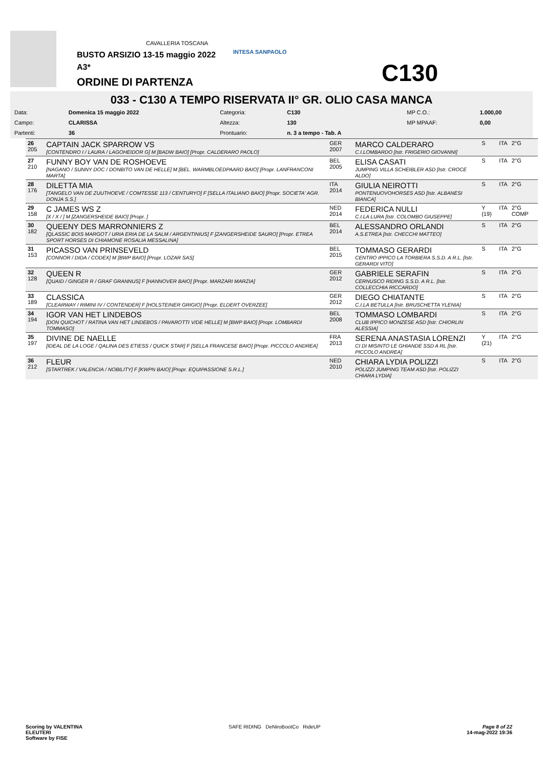CAVALLERIA TOSCANA
INTESA SANPAOLO
BUSTO ARSIZIO 13-15 maggio 2022
A3*
ORDINE DI PARTENZA C130
033 - C130 A TEMPO RISERVATA II° GR. OLIO CASA MANCA
| Data: | Domenica 15 maggio 2022 | Categoria: | C130 | MP C.O.: | 1.000,00 |
| Campo: | CLARISSA | Altezza: | 130 | MP MPAAF: | 0,00 |
| Partenti: | 36 | Prontuario: | n. 3 a tempo - Tab. A | | |
| 26 205 | CAPTAIN JACK SPARROW VS [CONTENDRO I / LAURA / LAGOHEIDOR G] M [BADW BAIO] [Propr. CALDERARO PAOLO] | GER 2007 | MARCO CALDERARO C.I.LOMBARDO [Istr. FRIGERIO GIOVANNI] | S | ITA | 2°G |
| 27 210 | FUNNY BOY VAN DE ROSHOEVE [NAGANO / SUNNY DOC / DONBITO VAN DE HELLE] M [BEL. WARMBLOEDPAARD BAIO] [Propr. LANFRANCONI MARTA] | BEL 2005 | ELISA CASATI JUMPING VILLA SCHEIBLER ASD [Istr. CROCE ALDO] | S | ITA | 2°G |
| 28 176 | DILETTA MIA [TANGELO VAN DE ZUUTHOEVE / COMTESSE 113 / CENTURYO] F [SELLA ITALIANO BAIO] [Propr. SOCIETA' AGR. DONJA S.S.] | ITA 2014 | GIULIA NEIROTTI PONTENUOVOHORSES ASD [Istr. ALBANESI BIANCA] | S | ITA | 2°G |
| 29 158 | C JAMES WS Z [X / X / ] M [ZANGERSHEIDE BAIO] [Propr. ] | NED 2014 | FEDERICA NULLI C.I.LA LURA [Istr. COLOMBO GIUSEPPE] | Y (19) | ITA | 2°G COMP |
| 30 182 | QUEENY DES MARRONNIERS Z [QLASSIC BOIS MARGOT / URIA ERIA DE LA SALM / ARGENTINIUS] F [ZANGERSHEIDE SAURO] [Propr. ETREA SPORT HORSES DI CHIAMONE ROSALIA MESSALINA] | BEL 2014 | ALESSANDRO ORLANDI A.S.ETREA [Istr. CHECCHI MATTEO] | S | ITA | 2°G |
| 31 153 | PICASSO VAN PRINSEVELD [CONNOR / DIDA / CODEX] M [BWP BAIO] [Propr. LOZAR SAS] | BEL 2015 | TOMMASO GERARDI CENTRO IPPICO LA TORBIERA S.S.D. A R.L. [Istr. GERARDI VITO] | S | ITA | 2°G |
| 32 128 | QUEEN R [QUAID / GINGER R / GRAF GRANNUS] F [HANNOVER BAIO] [Propr. MARZARI MARZIA] | GER 2012 | GABRIELE SERAFIN CERNUSCO RIDING S.S.D. A R.L. [Istr. COLLECCHIA RICCARDO] | S | ITA | 2°G |
| 33 189 | CLASSICA [CLEARWAY / RIMINI IV / CONTENDER] F [HOLSTEINER GRIGIO] [Propr. ELDERT OVERZEE] | GER 2012 | DIEGO CHIATANTE C.I.LA BETULLA [Istr. BRUSCHETTA YLENIA] | S | ITA | 2°G |
| 34 194 | IGOR VAN HET LINDEBOS [DON QUICHOT / RATINA VAN HET LINDEBOS / PAVAROTTI V/DE HELLE] M [BWP BAIO] [Propr. LOMBARDI TOMMASO] | BEL 2008 | TOMMASO LOMBARDI CLUB IPPICO MONZESE ASD [Istr. CHIORLIN ALESSIA] | S | ITA | 2°G |
| 35 197 | DIVINE DE NAELLE [IDEAL DE LA LOGE / QALINA DES ETIESS / QUICK STAR] F [SELLA FRANCESE BAIO] [Propr. PICCOLO ANDREA] | FRA 2013 | SERENA ANASTASIA LORENZI CI DI MISINTO LE GHIANDE SSD A RL [Istr. PICCOLO ANDREA] | Y (21) | ITA | 2°G |
| 36 212 | FLEUR [STARTREK / VALENCIA / NOBILITY] F [KWPN BAIO] [Propr. EQUIPASSIONE S.R.L.] | NED 2010 | CHIARA LYDIA POLIZZI POLIZZI JUMPING TEAM ASD [Istr. POLIZZI CHIARA LYDIA] | S | ITA | 2°G |
Scoring by VALENTINA
ELEUTERI
Software by FISE
SAFE RIDING DeNiroBootCo RideUP
Page 8 of 22
14-mag-2022 19:36